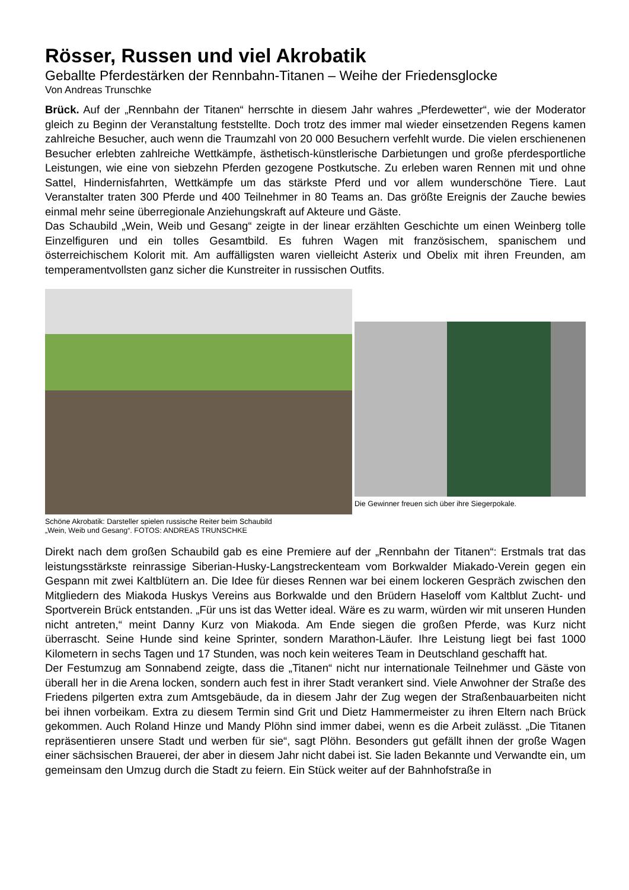Rösser, Russen und viel Akrobatik
Geballte Pferdestärken der Rennbahn-Titanen – Weihe der Friedensglocke
Von Andreas Trunschke
Brück. Auf der „Rennbahn der Titanen“ herrschte in diesem Jahr wahres „Pferdewetter“, wie der Moderator gleich zu Beginn der Veranstaltung feststellte. Doch trotz des immer mal wieder einsetzenden Regens kamen zahlreiche Besucher, auch wenn die Traumzahl von 20 000 Besuchern verfehlt wurde. Die vielen erschienenen Besucher erlebten zahlreiche Wettkämpfe, ästhetisch-künstlerische Darbietungen und große pferdesportliche Leistungen, wie eine von siebzehn Pferden gezogene Postkutsche. Zu erleben waren Rennen mit und ohne Sattel, Hindernisfahrten, Wettkämpfe um das stärkste Pferd und vor allem wunderschöne Tiere. Laut Veranstalter traten 300 Pferde und 400 Teilnehmer in 80 Teams an. Das größte Ereignis der Zauche bewies einmal mehr seine überregionale Anziehungskraft auf Akteure und Gäste.
Das Schaubild „Wein, Weib und Gesang“ zeigte in der linear erzählten Geschichte um einen Weinberg tolle Einzelfiguren und ein tolles Gesamtbild. Es fuhren Wagen mit französischem, spanischem und österreichischem Kolorit mit. Am auffälligsten waren vielleicht Asterix und Obelix mit ihren Freunden, am temperamentvollsten ganz sicher die Kunstreiter in russischen Outfits.
Schöne Akrobatik: Darsteller spielen russische Reiter beim Schaubild
„Wein, Weib und Gesang“. FOTOS: ANDREAS TRUNSCHKE
Die Gewinner freuen sich über ihre Siegerpokale.
Direkt nach dem großen Schaubild gab es eine Premiere auf der „Rennbahn der Titanen“: Erstmals trat das leistungsstärkste reinrassige Siberian-Husky-Langstreckenteam vom Borkwalder Miakado-Verein gegen ein Gespann mit zwei Kaltblütern an. Die Idee für dieses Rennen war bei einem lockeren Gespräch zwischen den Mitgliedern des Miakoda Huskys Vereins aus Borkwalde und den Brüdern Haseloff vom Kaltblut Zucht- und Sportverein Brück entstanden. „Für uns ist das Wetter ideal. Wäre es zu warm, würden wir mit unseren Hunden nicht antreten,“ meint Danny Kurz von Miakoda. Am Ende siegen die großen Pferde, was Kurz nicht überrascht. Seine Hunde sind keine Sprinter, sondern Marathon-Läufer. Ihre Leistung liegt bei fast 1000 Kilometern in sechs Tagen und 17 Stunden, was noch kein weiteres Team in Deutschland geschafft hat.
Der Festumzug am Sonnabend zeigte, dass die „Titanen“ nicht nur internationale Teilnehmer und Gäste von überall her in die Arena locken, sondern auch fest in ihrer Stadt verankert sind. Viele Anwohner der Straße des Friedens pilgerten extra zum Amtsgebäude, da in diesem Jahr der Zug wegen der Straßenbauarbeiten nicht bei ihnen vorbeikam. Extra zu diesem Termin sind Grit und Dietz Hammermeister zu ihren Eltern nach Brück gekommen. Auch Roland Hinze und Mandy Plöhn sind immer dabei, wenn es die Arbeit zulässt. „Die Titanen repräsentieren unsere Stadt und werben für sie“, sagt Plöhn. Besonders gut gefällt ihnen der große Wagen einer sächsischen Brauerei, der aber in diesem Jahr nicht dabei ist. Sie laden Bekannte und Verwandte ein, um gemeinsam den Umzug durch die Stadt zu feiern. Ein Stück weiter auf der Bahnhofstraße in